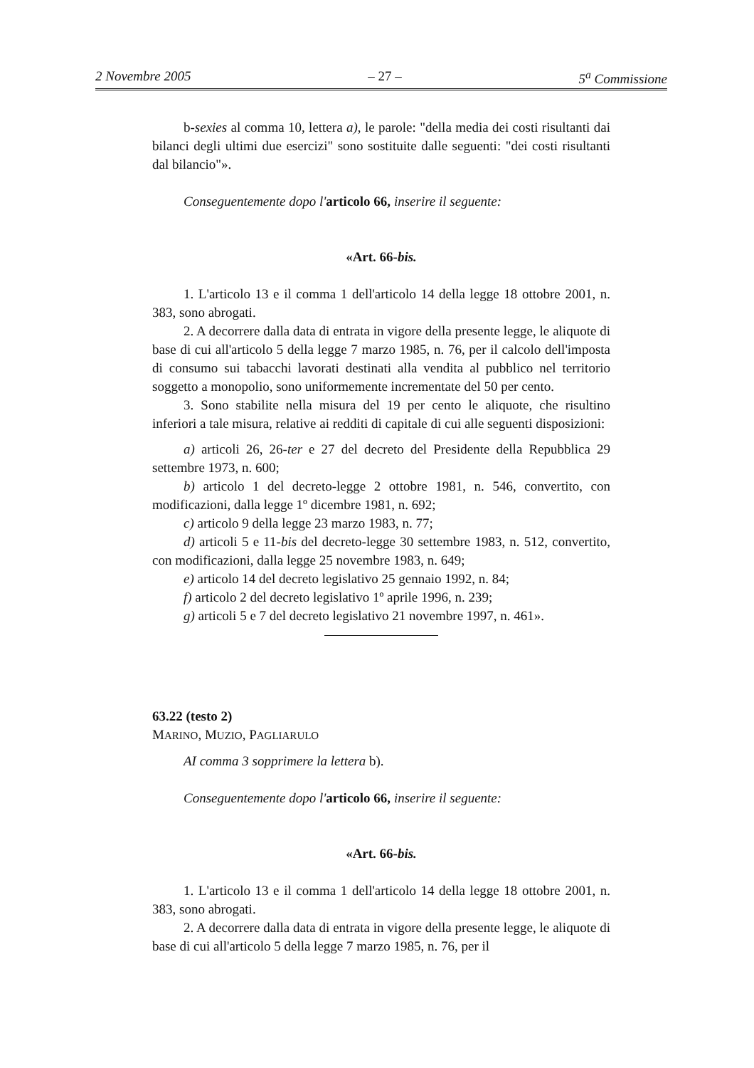2 Novembre 2005 – 27 – 5<sup>a</sup> Commissione
b-sexies al comma 10, lettera a), le parole: "della media dei costi risultanti dai bilanci degli ultimi due esercizi" sono sostituite dalle seguenti: "dei costi risultanti dal bilancio"».
Conseguentemente dopo l'articolo 66, inserire il seguente:
«Art. 66-bis.
1. L'articolo 13 e il comma 1 dell'articolo 14 della legge 18 ottobre 2001, n. 383, sono abrogati.
2. A decorrere dalla data di entrata in vigore della presente legge, le aliquote di base di cui all'articolo 5 della legge 7 marzo 1985, n. 76, per il calcolo dell'imposta di consumo sui tabacchi lavorati destinati alla vendita al pubblico nel territorio soggetto a monopolio, sono uniformemente incrementate del 50 per cento.
3. Sono stabilite nella misura del 19 per cento le aliquote, che risultino inferiori a tale misura, relative ai redditi di capitale di cui alle seguenti disposizioni:
a) articoli 26, 26-ter e 27 del decreto del Presidente della Repubblica 29 settembre 1973, n. 600;
b) articolo 1 del decreto-legge 2 ottobre 1981, n. 546, convertito, con modificazioni, dalla legge 1º dicembre 1981, n. 692;
c) articolo 9 della legge 23 marzo 1983, n. 77;
d) articoli 5 e 11-bis del decreto-legge 30 settembre 1983, n. 512, convertito, con modificazioni, dalla legge 25 novembre 1983, n. 649;
e) articolo 14 del decreto legislativo 25 gennaio 1992, n. 84;
f) articolo 2 del decreto legislativo 1º aprile 1996, n. 239;
g) articoli 5 e 7 del decreto legislativo 21 novembre 1997, n. 461».
63.22 (testo 2)
MARINO, MUZIO, PAGLIARULO
AI comma 3 sopprimere la lettera b).
Conseguentemente dopo l'articolo 66, inserire il seguente:
«Art. 66-bis.
1. L'articolo 13 e il comma 1 dell'articolo 14 della legge 18 ottobre 2001, n. 383, sono abrogati.
2. A decorrere dalla data di entrata in vigore della presente legge, le aliquote di base di cui all'articolo 5 della legge 7 marzo 1985, n. 76, per il